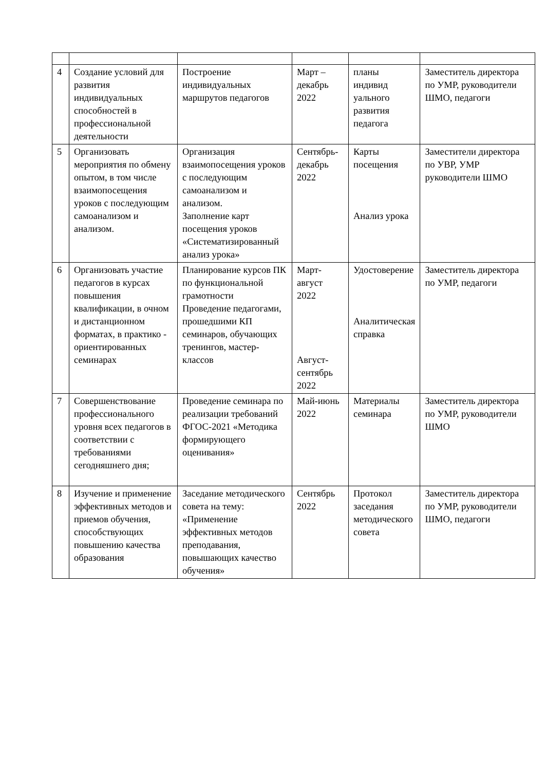| 4 | Создание условий для развития индивидуальных способностей в профессиональной деятельности | Построение индивидуальных маршрутов педагогов | Март – декабрь 2022 | планы индивид уального развития педагога | Заместитель директора по УМР, руководители ШМО, педагоги |
| 5 | Организовать мероприятия по обмену опытом, в том числе взаимопосещения уроков с последующим самоанализом и анализом. | Организация взаимопосещения уроков с последующим самоанализом и анализом. Заполнение карт посещения уроков «Систематизированный анализ урока» | Сентябрь-декабрь 2022 | Карты посещения Анализ урока | Заместители директора по УВР, УМР руководители ШМО |
| 6 | Организовать участие педагогов в курсах повышения квалификации, в очном и дистанционном форматах, в практико - ориентированных семинарах | Планирование курсов ПК по функциональной грамотности Проведение педагогами, прошедшими КП семинаров, обучающих тренингов, мастер-классов | Март-август 2022 Август-сентябрь 2022 | Удостоверение Аналитическая справка | Заместитель директора по УМР, педагоги |
| 7 | Совершенствование профессионального уровня всех педагогов в соответствии с требованиями сегодняшнего дня; | Проведение семинара по реализации требований ФГОС-2021 «Методика формирующего оценивания» | Май-июнь 2022 | Материалы семинара | Заместитель директора по УМР, руководители ШМО |
| 8 | Изучение и применение эффективных методов и приемов обучения, способствующих повышению качества образования | Заседание методического совета на тему: «Применение эффективных методов преподавания, повышающих качество обучения» | Сентябрь 2022 | Протокол заседания методического совета | Заместитель директора по УМР, руководители ШМО, педагоги |